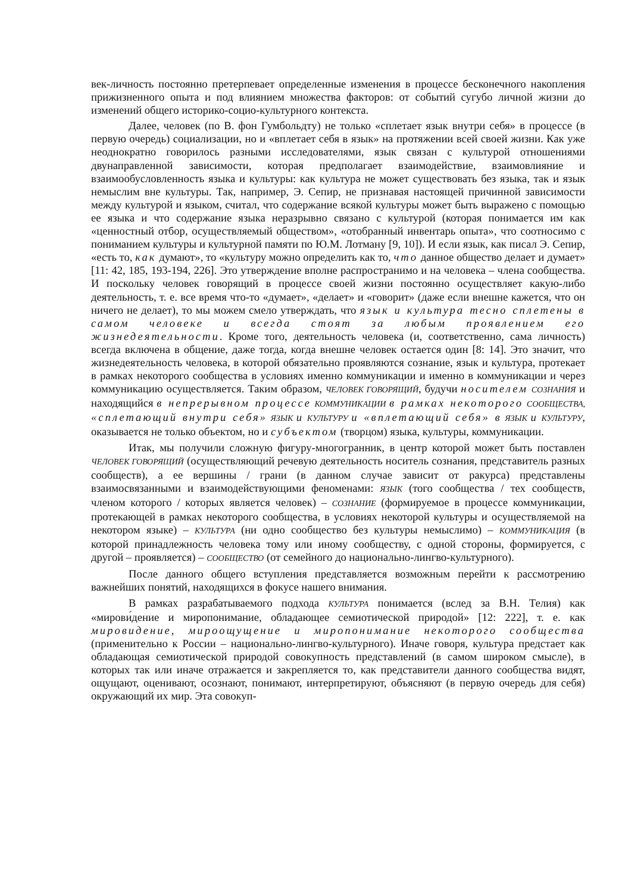век-личность постоянно претерпевает определенные изменения в процессе бесконечного накопления прижизненного опыта и под влиянием множества факторов: от событий сугубо личной жизни до изменений общего историко-социо-культурного контекста.
Далее, человек (по В. фон Гумбольдту) не только «сплетает язык внутри себя» в процессе (в первую очередь) социализации, но и «вплетает себя в язык» на протяжении всей своей жизни. Как уже неоднократно говорилось разными исследователями, язык связан с культурой отношениями двунаправленной зависимости, которая предполагает взаимодействие, взаимовлияние и взаимообусловленность языка и культуры: как культура не может существовать без языка, так и язык немыслим вне культуры. Так, например, Э. Сепир, не признавая настоящей причинной зависимости между культурой и языком, считал, что содержание всякой культуры может быть выражено с помощью ее языка и что содержание языка неразрывно связано с культурой (которая понимается им как «ценностный отбор, осуществляемый обществом», «отобранный инвентарь опыта», что соотносимо с пониманием культуры и культурной памяти по Ю.М. Лотману [9, 10]). И если язык, как писал Э. Сепир, «есть то, как думают», то «культуру можно определить как то, что данное общество делает и думает» [11: 42, 185, 193-194, 226]. Это утверждение вполне распространимо и на человека – члена сообщества. И поскольку человек говорящий в процессе своей жизни постоянно осуществляет какую-либо деятельность, т. е. все время что-то «думает», «делает» и «говорит» (даже если внешне кажется, что он ничего не делает), то мы можем смело утверждать, что язык и культура тесно сплетены в самом человеке и всегда стоят за любым проявлением его жизнедеятельности. Кроме того, деятельность человека (и, соответственно, сама личность) всегда включена в общение, даже тогда, когда внешне человек остается один [8: 14]. Это значит, что жизнедеятельность человека, в которой обязательно проявляются сознание, язык и культура, протекает в рамках некоторого сообщества в условиях именно коммуникации и именно в коммуникации и через коммуникацию осуществляется. Таким образом, ЧЕЛОВЕК ГОВОРЯЩИЙ, будучи носителем СОЗНАНИЯ и находящийся в непрерывном процессе КОММУНИКАЦИИ в рамках некоторого СООБЩЕСТВА, «сплетающий внутри себя» ЯЗЫК и КУЛЬТУРУ и «вплетающий себя» в ЯЗЫК и КУЛЬТУРУ, оказывается не только объектом, но и субъектом (творцом) языка, культуры, коммуникации.
Итак, мы получили сложную фигуру-многогранник, в центр которой может быть поставлен ЧЕЛОВЕК ГОВОРЯЩИЙ (осуществляющий речевую деятельность носитель сознания, представитель разных сообществ), а ее вершины / грани (в данном случае зависит от ракурса) представлены взаимосвязанными и взаимодействующими феноменами: ЯЗЫК (того сообщества / тех сообществ, членом которого / которых является человек) – СОЗНАНИЕ (формируемое в процессе коммуникации, протекающей в рамках некоторого сообщества, в условиях некоторой культуры и осуществляемой на некотором языке) – КУЛЬТУРА (ни одно сообщество без культуры немыслимо) – КОММУНИКАЦИЯ (в которой принадлежность человека тому или иному сообществу, с одной стороны, формируется, с другой – проявляется) – СООБЩЕСТВО (от семейного до национально-лингво-культурного).
После данного общего вступления представляется возможным перейти к рассмотрению важнейших понятий, находящихся в фокусе нашего внимания.
В рамках разрабатываемого подхода КУЛЬТУРА понимается (вслед за В.Н. Телия) как «мирови́дение и миропонимание, обладающее семиотической природой» [12: 222], т. е. как мировидение, мироощущение и миропонимание некоторого сообщества (применительно к России – национально-лингво-культурного). Иначе говоря, культура предстает как обладающая семиотической природой совокупность представлений (в самом широком смысле), в которых так или иначе отражается и закрепляется то, как представители данного сообщества видят, ощущают, оценивают, осознают, понимают, интерпретируют, объясняют (в первую очередь для себя) окружающий их мир. Эта совокуп-